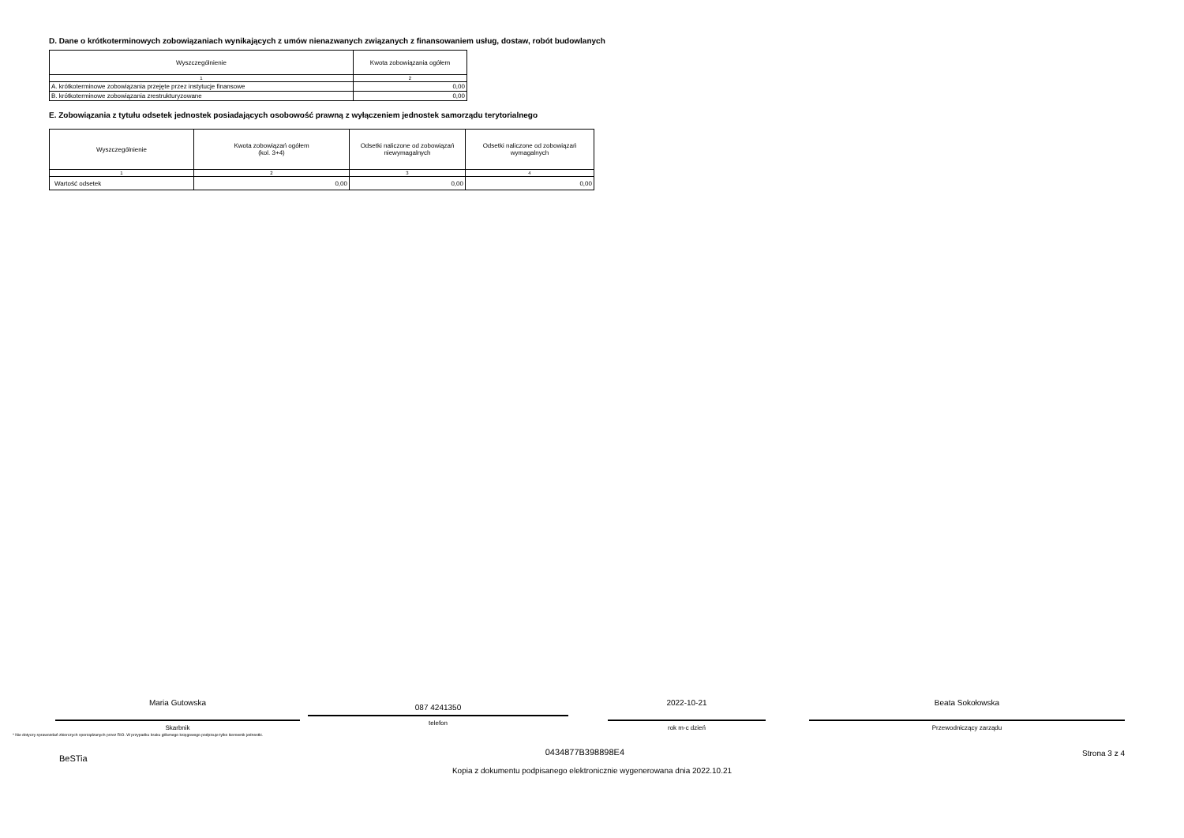D. Dane o krótkoterminowych zobowiązaniach wynikających z umów nienazwanych związanych z finansowaniem usług, dostaw, robót budowlanych
| Wyszczególnienie | Kwota zobowiązania ogółem |
| --- | --- |
| 1 | 2 |
| A. krótkoterminowe zobowiązania przejęte przez instytucje finansowe | 0,00 |
| B. krótkoterminowe zobowiązania zrestrukturyzowane | 0,00 |
E. Zobowiązania z tytułu odsetek jednostek posiadających osobowość prawną z wyłączeniem jednostek samorządu terytorialnego
| Wyszczególnienie | Kwota zobowiązań ogółem (kol. 3+4) | Odsetki naliczone od zobowiązań niewymagalnych | Odsetki naliczone od zobowiązań wymagalnych |
| --- | --- | --- | --- |
| 1 | 2 | 3 | 4 |
| Wartość odsetek | 0,00 | 0,00 | 0,00 |
Maria Gutowska
Skarbnik
087 4241350
telefon
2022-10-21
rok m-c dzień
Beata Sokołowska
Przewodniczący zarządu
* Nie dotyczy sprawozdań zbiorczych sporządzanych przez RIO. W przypadku braku głównego księgowego podpisuje tylko kierownik jednostki.
BeSTia 0434877B398898E4 Strona 3 z 4
Kopia z dokumentu podpisanego elektronicznie wygenerowana dnia 2022.10.21